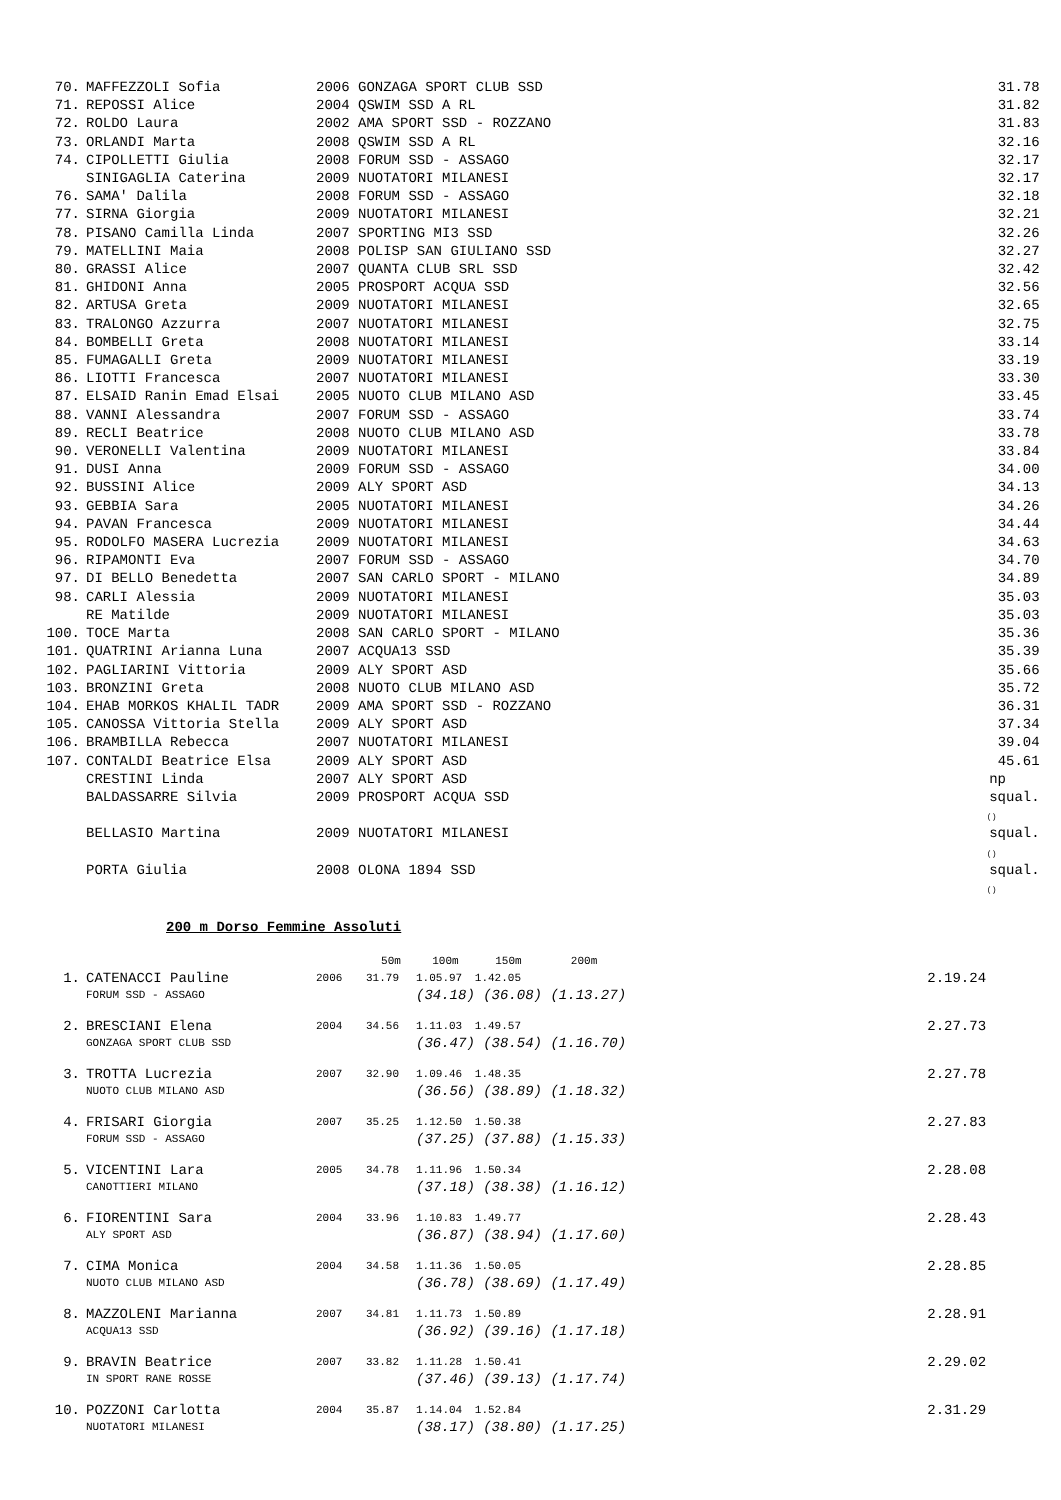| 70. | MAFFEZZOLI Sofia | 2006 GONZAGA SPORT CLUB SSD | 31.78 |
| 71. | REPOSSI Alice | 2004 QSWIM SSD A RL | 31.82 |
| 72. | ROLDO Laura | 2002 AMA SPORT SSD - ROZZANO | 31.83 |
| 73. | ORLANDI Marta | 2008 QSWIM SSD A RL | 32.16 |
| 74. | CIPOLLETTI Giulia | 2008 FORUM SSD - ASSAGO | 32.17 |
| | SINIGAGLIA Caterina | 2009 NUOTATORI MILANESI | 32.17 |
| 76. | SAMA' Dalila | 2008 FORUM SSD - ASSAGO | 32.18 |
| 77. | SIRNA Giorgia | 2009 NUOTATORI MILANESI | 32.21 |
| 78. | PISANO Camilla Linda | 2007 SPORTING MI3 SSD | 32.26 |
| 79. | MATELLINI Maia | 2008 POLISP SAN GIULIANO SSD | 32.27 |
| 80. | GRASSI Alice | 2007 QUANTA CLUB SRL SSD | 32.42 |
| 81. | GHIDONI Anna | 2005 PROSPORT ACQUA SSD | 32.56 |
| 82. | ARTUSA Greta | 2009 NUOTATORI MILANESI | 32.65 |
| 83. | TRALONGO Azzurra | 2007 NUOTATORI MILANESI | 32.75 |
| 84. | BOMBELLI Greta | 2008 NUOTATORI MILANESI | 33.14 |
| 85. | FUMAGALLI Greta | 2009 NUOTATORI MILANESI | 33.19 |
| 86. | LIOTTI Francesca | 2007 NUOTATORI MILANESI | 33.30 |
| 87. | ELSAID Ranin Emad Elsai | 2005 NUOTO CLUB MILANO ASD | 33.45 |
| 88. | VANNI Alessandra | 2007 FORUM SSD - ASSAGO | 33.74 |
| 89. | RECLI Beatrice | 2008 NUOTO CLUB MILANO ASD | 33.78 |
| 90. | VERONELLI Valentina | 2009 NUOTATORI MILANESI | 33.84 |
| 91. | DUSI Anna | 2009 FORUM SSD - ASSAGO | 34.00 |
| 92. | BUSSINI Alice | 2009 ALY SPORT ASD | 34.13 |
| 93. | GEBBIA Sara | 2005 NUOTATORI MILANESI | 34.26 |
| 94. | PAVAN Francesca | 2009 NUOTATORI MILANESI | 34.44 |
| 95. | RODOLFO MASERA Lucrezia | 2009 NUOTATORI MILANESI | 34.63 |
| 96. | RIPAMONTI Eva | 2007 FORUM SSD - ASSAGO | 34.70 |
| 97. | DI BELLO Benedetta | 2007 SAN CARLO SPORT - MILANO | 34.89 |
| 98. | CARLI Alessia | 2009 NUOTATORI MILANESI | 35.03 |
| | RE Matilde | 2009 NUOTATORI MILANESI | 35.03 |
| 100. | TOCE Marta | 2008 SAN CARLO SPORT - MILANO | 35.36 |
| 101. | QUATRINI Arianna Luna | 2007 ACQUA13 SSD | 35.39 |
| 102. | PAGLIARINI Vittoria | 2009 ALY SPORT ASD | 35.66 |
| 103. | BRONZINI Greta | 2008 NUOTO CLUB MILANO ASD | 35.72 |
| 104. | EHAB MORKOS KHALIL TADR | 2009 AMA SPORT SSD - ROZZANO | 36.31 |
| 105. | CANOSSA Vittoria Stella | 2009 ALY SPORT ASD | 37.34 |
| 106. | BRAMBILLA Rebecca | 2007 NUOTATORI MILANESI | 39.04 |
| 107. | CONTALDI Beatrice Elsa | 2009 ALY SPORT ASD | 45.61 |
| | CRESTINI Linda | 2007 ALY SPORT ASD | np |
| | BALDASSARRE Silvia | 2009 PROSPORT ACQUA SSD | squal. () |
| | BELLASIO Martina | 2009 NUOTATORI MILANESI | squal. () |
| | PORTA Giulia | 2008 OLONA 1894 SSD | squal. () |
200 m Dorso Femmine Assoluti
| | | | 50m | 100m | 150m | 200m | |
| 1. | CATENACCI Pauline | 2006 | 31.79 | 1.05.97 | 1.42.05 | | 2.19.24 |
| | FORUM SSD - ASSAGO | | | (34.18) | (36.08) | (1.13.27) | |
| 2. | BRESCIANI Elena | 2004 | 34.56 | 1.11.03 | 1.49.57 | | 2.27.73 |
| | GONZAGA SPORT CLUB SSD | | | (36.47) | (38.54) | (1.16.70) | |
| 3. | TROTTA Lucrezia | 2007 | 32.90 | 1.09.46 | 1.48.35 | | 2.27.78 |
| | NUOTO CLUB MILANO ASD | | | (36.56) | (38.89) | (1.18.32) | |
| 4. | FRISARI Giorgia | 2007 | 35.25 | 1.12.50 | 1.50.38 | | 2.27.83 |
| | FORUM SSD - ASSAGO | | | (37.25) | (37.88) | (1.15.33) | |
| 5. | VICENTINI Lara | 2005 | 34.78 | 1.11.96 | 1.50.34 | | 2.28.08 |
| | CANOTTIERI MILANO | | | (37.18) | (38.38) | (1.16.12) | |
| 6. | FIORENTINI Sara | 2004 | 33.96 | 1.10.83 | 1.49.77 | | 2.28.43 |
| | ALY SPORT ASD | | | (36.87) | (38.94) | (1.17.60) | |
| 7. | CIMA Monica | 2004 | 34.58 | 1.11.36 | 1.50.05 | | 2.28.85 |
| | NUOTO CLUB MILANO ASD | | | (36.78) | (38.69) | (1.17.49) | |
| 8. | MAZZOLENI Marianna | 2007 | 34.81 | 1.11.73 | 1.50.89 | | 2.28.91 |
| | ACQUA13 SSD | | | (36.92) | (39.16) | (1.17.18) | |
| 9. | BRAVIN Beatrice | 2007 | 33.82 | 1.11.28 | 1.50.41 | | 2.29.02 |
| | IN SPORT RANE ROSSE | | | (37.46) | (39.13) | (1.17.74) | |
| 10. | POZZONI Carlotta | 2004 | 35.87 | 1.14.04 | 1.52.84 | | 2.31.29 |
| | NUOTATORI MILANESI | | | (38.17) | (38.80) | (1.17.25) | |